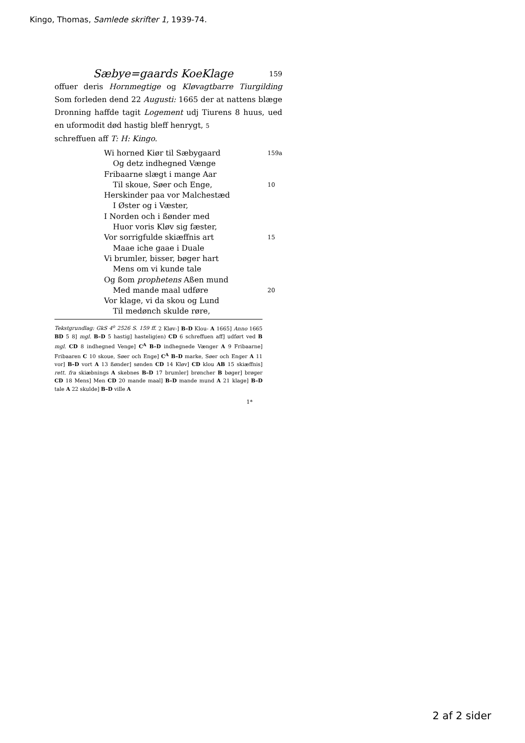Kingo, Thomas, Samlede skrifter 1, 1939-74.
Sæbye=gaards KoeKlage 159
offuer deris Hornmegtige og Kløvagtbarre Tiurgilding Som forleden dend 22 Augusti: 1665 der at nattens blæge Dronning haffde tagit Logement udj Tiurens 8 huus, ued en uformodit død hastig bleff henrygt, 5
schreffuen aff T: H: Kingo.
Wi horned Kiør til Sæbygaard
159a
Og detz indhegned Vænge
Fribaarne slægt i mange Aar
Til skoue, Søer och Enge,
10
Herskinder paa vor Malchestæd
I Øster og i Væster,
I Norden och i ßønder med
Huor voris Kløv sig fæster,
Vor sorrigfulde skiæffnis art
15
Maae iche gaae i Duale
Vi brumler, bisser, bøger hart
Mens om vi kunde tale
Og ßom prophetens Aßen mund
Med mande maal udføre
20
Vor klage, vi da skou og Lund
Til medønch skulde røre,
Tekstgrundlag: GkS 4<sup>o</sup> 2526 S. 159 ff. 2 Kløv-] B–D Klou- A 1665] Anno 1665 BD 5 8] mgl. B–D 5 hastig] hastelig(en) CD 6 schreffuen aff] udført ved B mgl. CD 8 indhegned Venge] C<sup>A</sup> B–D indhegnede Vænger A 9 Fribaarne] Fribaaren C 10 skoue, Søer och Enge] C<sup>A</sup> B–D marke, Søer och Enger A 11 vor] B–D vort A 13 ßønder] sønden CD 14 Kløv] CD klou AB 15 skiæffnis] rett. fra skiæbnings A skebnes B–D 17 brumler] brøncher B bøger] brøger CD 18 Mens] Men CD 20 mande maal] B–D mande mund A 21 klage] B–D tale A 22 skulde] B–D ville A
1*
2 af 2 sider